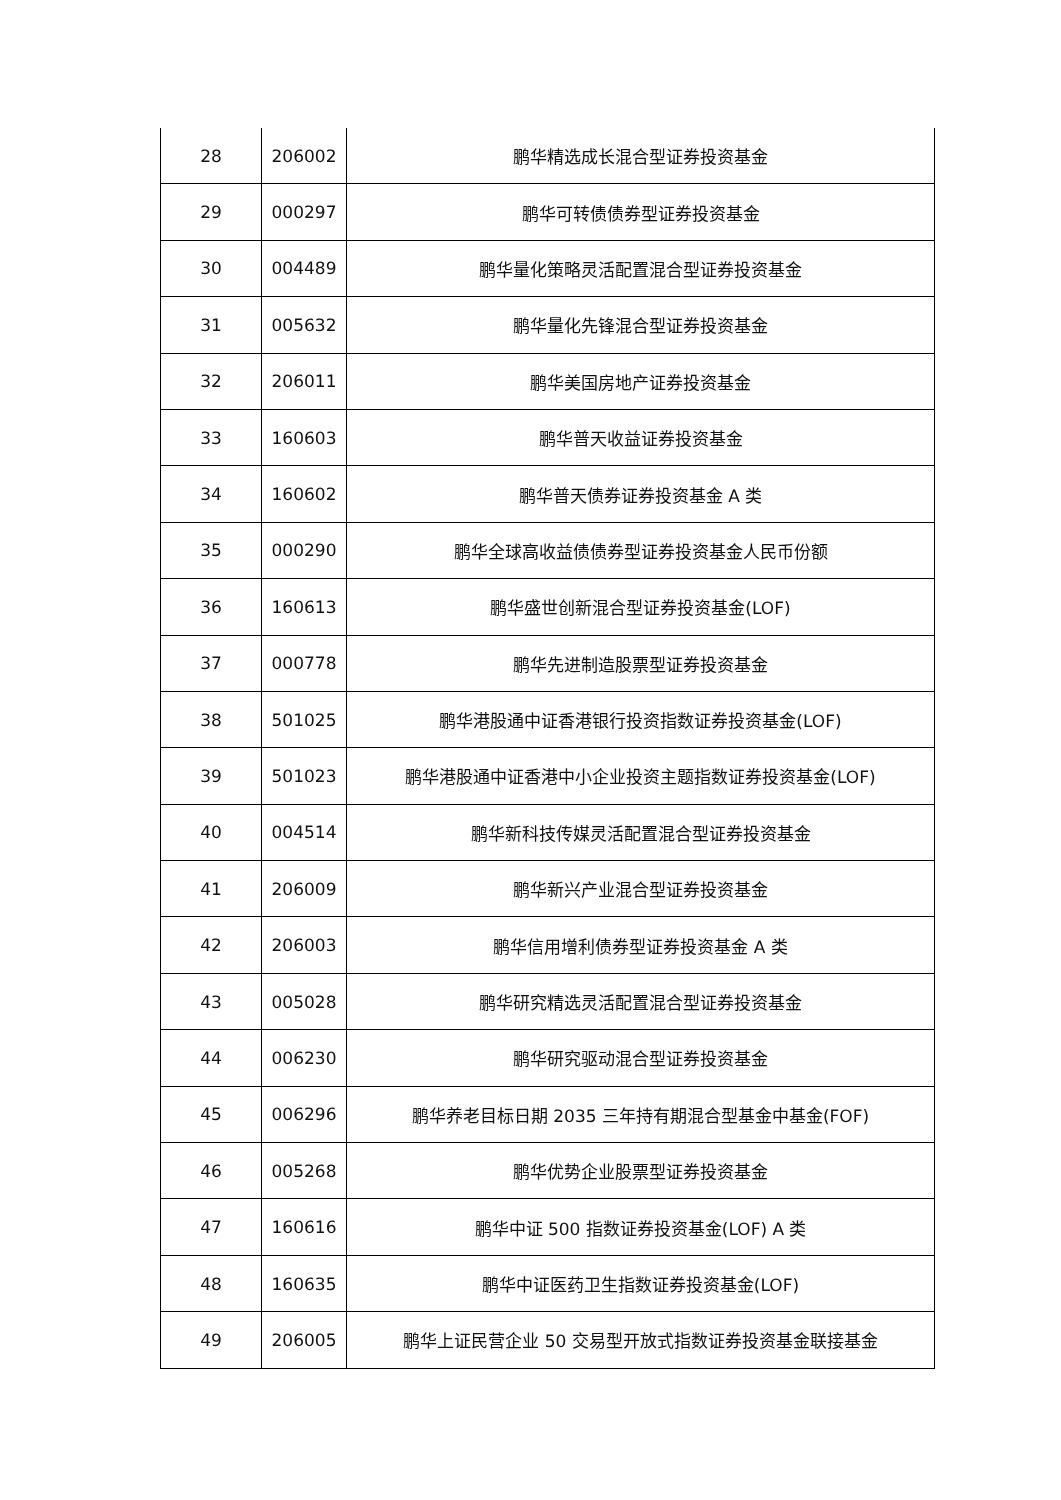| 28 | 206002 | 鹏华精选成长混合型证券投资基金 |
| 29 | 000297 | 鹏华可转债债券型证券投资基金 |
| 30 | 004489 | 鹏华量化策略灵活配置混合型证券投资基金 |
| 31 | 005632 | 鹏华量化先锋混合型证券投资基金 |
| 32 | 206011 | 鹏华美国房地产证券投资基金 |
| 33 | 160603 | 鹏华普天收益证券投资基金 |
| 34 | 160602 | 鹏华普天债券证券投资基金 A 类 |
| 35 | 000290 | 鹏华全球高收益债债券型证券投资基金人民币份额 |
| 36 | 160613 | 鹏华盛世创新混合型证券投资基金(LOF) |
| 37 | 000778 | 鹏华先进制造股票型证券投资基金 |
| 38 | 501025 | 鹏华港股通中证香港银行投资指数证券投资基金(LOF) |
| 39 | 501023 | 鹏华港股通中证香港中小企业投资主题指数证券投资基金(LOF) |
| 40 | 004514 | 鹏华新科技传媒灵活配置混合型证券投资基金 |
| 41 | 206009 | 鹏华新兴产业混合型证券投资基金 |
| 42 | 206003 | 鹏华信用增利债券型证券投资基金 A 类 |
| 43 | 005028 | 鹏华研究精选灵活配置混合型证券投资基金 |
| 44 | 006230 | 鹏华研究驱动混合型证券投资基金 |
| 45 | 006296 | 鹏华养老目标日期 2035 三年持有期混合型基金中基金(FOF) |
| 46 | 005268 | 鹏华优势企业股票型证券投资基金 |
| 47 | 160616 | 鹏华中证 500 指数证券投资基金(LOF) A 类 |
| 48 | 160635 | 鹏华中证医药卫生指数证券投资基金(LOF) |
| 49 | 206005 | 鹏华上证民营企业 50 交易型开放式指数证券投资基金联接基金 |